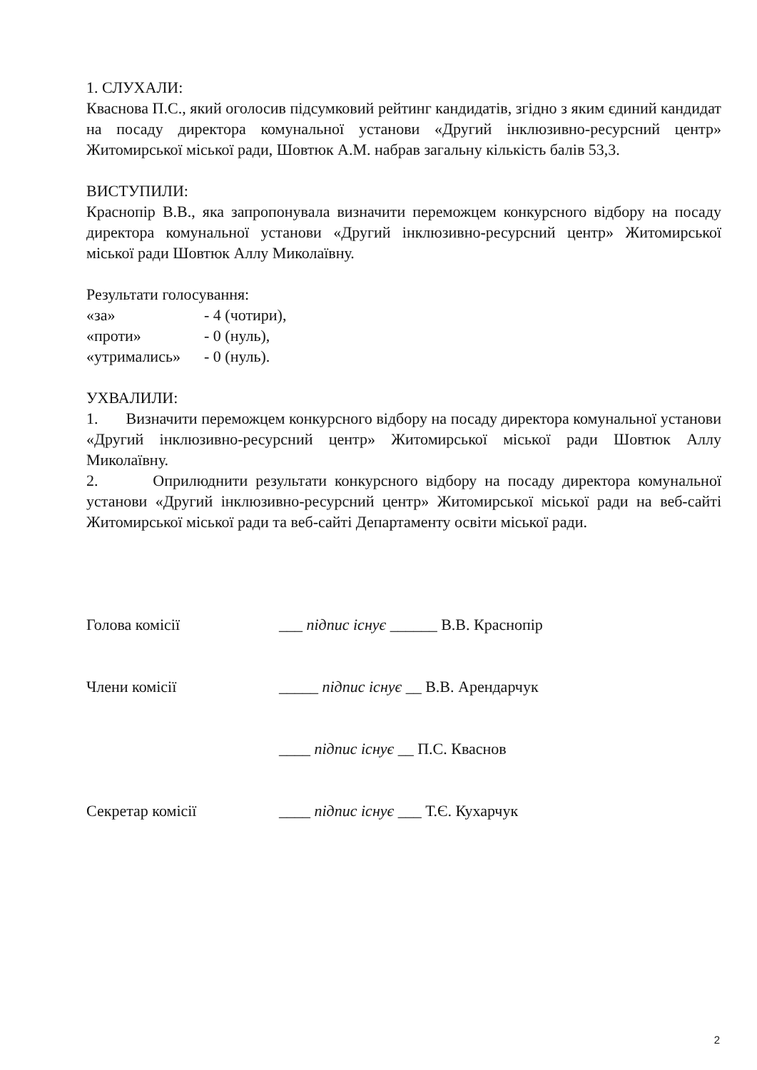1. СЛУХАЛИ:
Кваснова П.С., який оголосив підсумковий рейтинг кандидатів, згідно з яким єдиний кандидат на посаду директора комунальної установи «Другий інклюзивно-ресурсний центр» Житомирської міської ради, Шовтюк А.М. набрав загальну кількість балів 53,3.
ВИСТУПИЛИ:
Краснопір В.В., яка запропонувала визначити переможцем конкурсного відбору на посаду директора комунальної установи «Другий інклюзивно-ресурсний центр» Житомирської міської ради Шовтюк Аллу Миколаївну.
Результати голосування:
| «за» | - 4 (чотири), |
| «проти» | - 0 (нуль), |
| «утримались» | - 0 (нуль). |
УХВАЛИЛИ:
1. Визначити переможцем конкурсного відбору на посаду директора комунальної установи «Другий інклюзивно-ресурсний центр» Житомирської міської ради Шовтюк Аллу Миколаївну.
2. Оприлюднити результати конкурсного відбору на посаду директора комунальної установи «Другий інклюзивно-ресурсний центр» Житомирської міської ради на веб-сайті Житомирської міської ради та веб-сайті Департаменту освіти міської ради.
| Голова комісії | ___ підпис існує ______ В.В. Краснопір |
| Члени комісії | _____ підпис існує __ В.В. Арендарчук |
| | ____ підпис існує __ П.С. Кваснов |
| Секретар комісії | ____ підпис існує ___ Т.Є. Кухарчук |
2